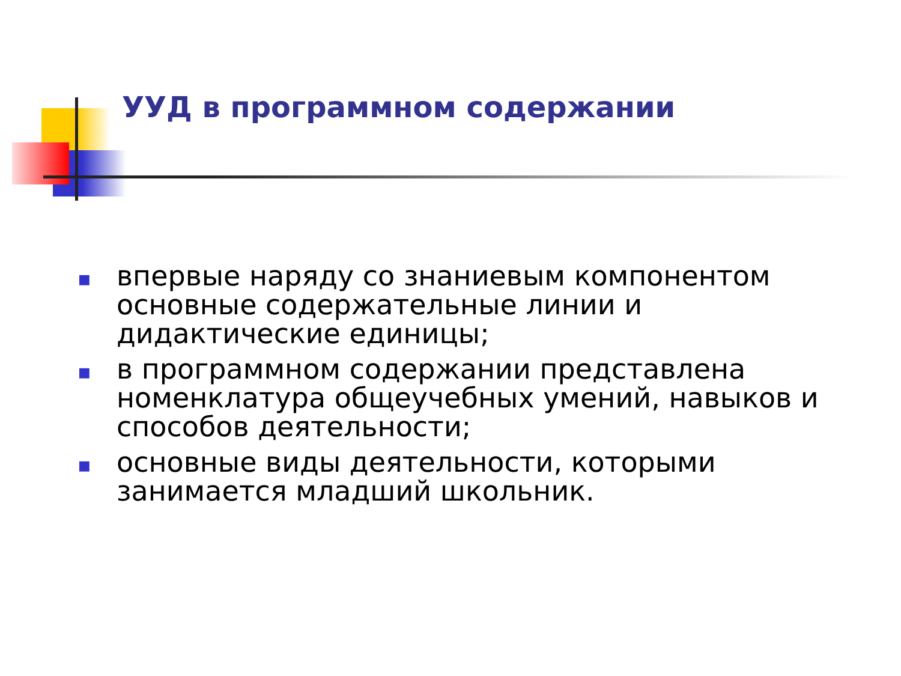УУД в программном содержании
■ впервые наряду со знаниевым компонентом основные содержательные линии и дидактические единицы;
■ в программном содержании представлена номенклатура общеучебных умений, навыков и способов деятельности;
■ основные виды деятельности, которыми занимается младший школьник.